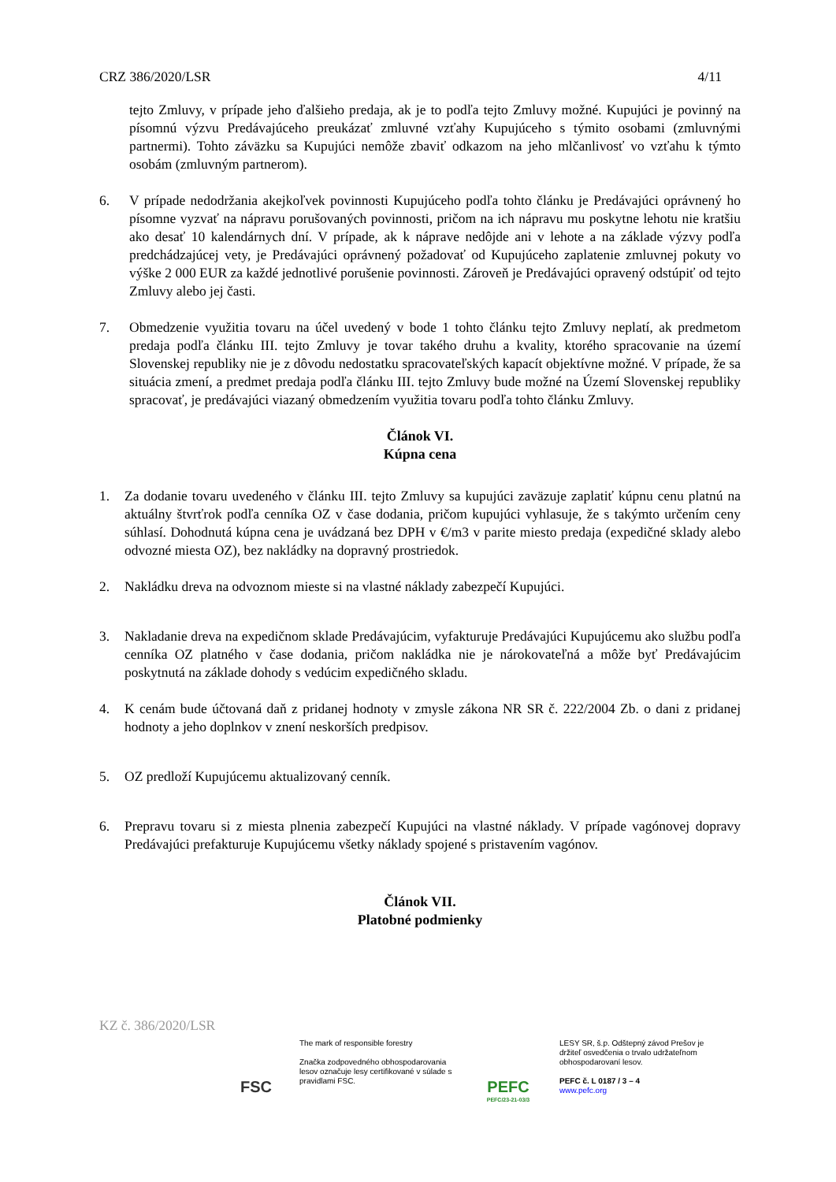CRZ 386/2020/LSR 4/11
tejto Zmluvy, v prípade jeho ďalšieho predaja, ak je to podľa tejto Zmluvy možné. Kupujúci je povinný na písomnú výzvu Predávajúceho preukázať zmluvné vzťahy Kupujúceho s týmito osobami (zmluvnými partnermi). Tohto záväzku sa Kupujúci nemôže zbaviť odkazom na jeho mlčanlivosť vo vzťahu k týmto osobám (zmluvným partnerom).
6. V prípade nedodržania akejkoľvek povinnosti Kupujúceho podľa tohto článku je Predávajúci oprávnený ho písomne vyzvať na nápravu porušovaných povinnosti, pričom na ich nápravu mu poskytne lehotu nie kratšiu ako desať 10 kalendárnych dní. V prípade, ak k náprave nedôjde ani v lehote a na základe výzvy podľa predchádzajúcej vety, je Predávajúci oprávnený požadovať od Kupujúceho zaplatenie zmluvnej pokuty vo výške 2 000 EUR za každé jednotlivé porušenie povinnosti. Zároveň je Predávajúci opravený odstúpiť od tejto Zmluvy alebo jej časti.
7. Obmedzenie využitia tovaru na účel uvedený v bode 1 tohto článku tejto Zmluvy neplatí, ak predmetom predaja podľa článku III. tejto Zmluvy je tovar takého druhu a kvality, ktorého spracovanie na území Slovenskej republiky nie je z dôvodu nedostatku spracovateľských kapacít objektívne možné. V prípade, že sa situácia zmení, a predmet predaja podľa článku III. tejto Zmluvy bude možné na Území Slovenskej republiky spracovať, je predávajúci viazaný obmedzením využitia tovaru podľa tohto článku Zmluvy.
Článok VI.
Kúpna cena
1. Za dodanie tovaru uvedeného v článku III. tejto Zmluvy sa kupujúci zaväzuje zaplatiť kúpnu cenu platnú na aktuálny štvrťrok podľa cenníka OZ v čase dodania, pričom kupujúci vyhlasuje, že s takýmto určením ceny súhlasí. Dohodnutá kúpna cena je uvádzaná bez DPH v €/m3 v parite miesto predaja (expedičné sklady alebo odvozné miesta OZ), bez nakládky na dopravný prostriedok.
2. Nakládku dreva na odvoznom mieste si na vlastné náklady zabezpečí Kupujúci.
3. Nakladanie dreva na expedičnom sklade Predávajúcim, vyfakturuje Predávajúci Kupujúcemu ako službu podľa cenníka OZ platného v čase dodania, pričom nakládka nie je nárokovateľná a môže byť Predávajúcim poskytnutá na základe dohody s vedúcim expedičného skladu.
4. K cenám bude účtovaná daň z pridanej hodnoty v zmysle zákona NR SR č. 222/2004 Zb. o dani z pridanej hodnoty a jeho doplnkov v znení neskorších predpisov.
5. OZ predloží Kupujúcemu aktualizovaný cenník.
6. Prepravu tovaru si z miesta plnenia zabezpečí Kupujúci na vlastné náklady. V prípade vagónovej dopravy Predávajúci prefakturuje Kupujúcemu všetky náklady spojené s pristavením vagónov.
Článok VII.
Platobné podmienky
KZ č. 386/2020/LSR
FSC
The mark of responsible forestry
Značka zodpovedného obhospodarovania lesov označuje lesy certifikované v súlade s pravidlami FSC.
PEFC
PEFC/23-21-03/3
LESY SR, š.p. Odštepný závod Prešov je držiteľ osvedčenia o trvalo udržateľnom obhospodarovaní lesov.
PEFC č. L 0187 / 3 – 4
www.pefc.org